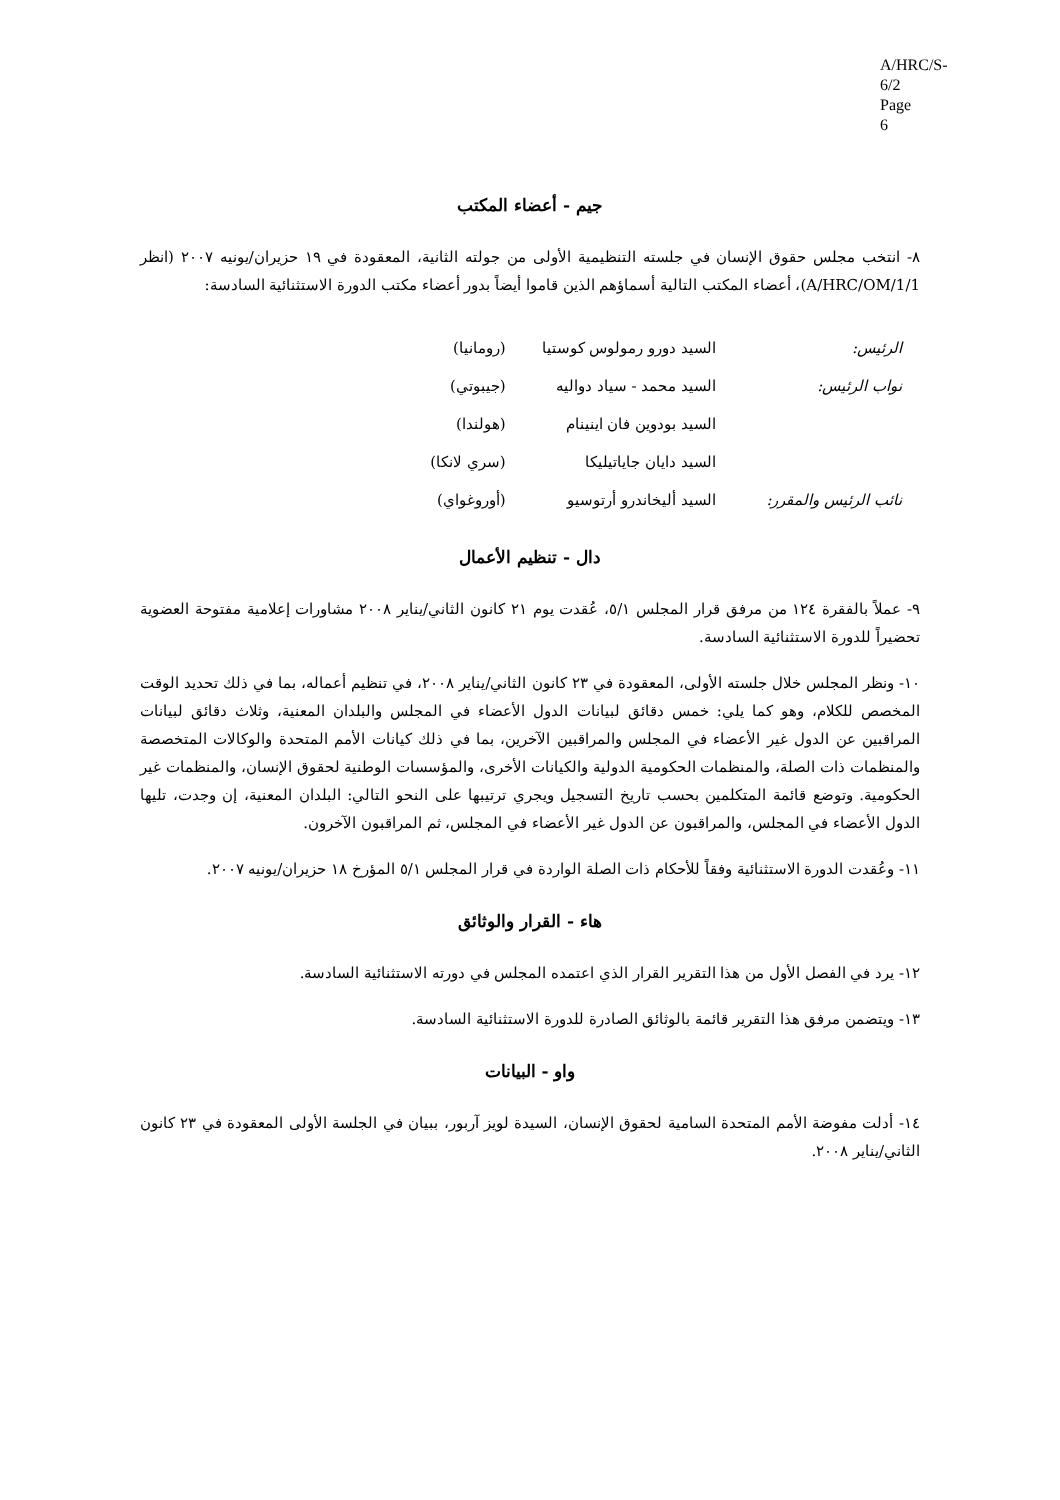A/HRC/S-6/2
Page 6
جيم - أعضاء المكتب
٨- انتخب مجلس حقوق الإنسان في جلسته التنظيمية الأولى من جولته الثانية، المعقودة في ١٩ حزيران/يونيه ٢٠٠٧ (انظر A/HRC/OM/1/1)، أعضاء المكتب التالية أسماؤهم الذين قاموا أيضاً بدور أعضاء مكتب الدورة الاستثنائية السادسة:
| الرئيس: | السيد دورو رمولوس كوستيا | (رومانيا) |
| نواب الرئيس: | السيد محمد - سياد دواليه | (جيبوتي) |
| | السيد بودوين فان اينينام | (هولندا) |
| | السيد دايان جاياتيليكا | (سري لانكا) |
| نائب الرئيس والمقرر: | السيد أليخاندرو أرتوسيو | (أوروغواي) |
دال - تنظيم الأعمال
٩- عملاً بالفقرة ١٢٤ من مرفق قرار المجلس ٥/١، عُقدت يوم ٢١ كانون الثاني/يناير ٢٠٠٨ مشاورات إعلامية مفتوحة العضوية تحضيراً للدورة الاستثنائية السادسة.
١٠- ونظر المجلس خلال جلسته الأولى، المعقودة في ٢٣ كانون الثاني/يناير ٢٠٠٨، في تنظيم أعماله، بما في ذلك تحديد الوقت المخصص للكلام، وهو كما يلي: خمس دقائق لبيانات الدول الأعضاء في المجلس والبلدان المعنية، وثلاث دقائق لبيانات المراقبين عن الدول غير الأعضاء في المجلس والمراقبين الآخرين، بما في ذلك كيانات الأمم المتحدة والوكالات المتخصصة والمنظمات ذات الصلة، والمنظمات الحكومية الدولية والكيانات الأخرى، والمؤسسات الوطنية لحقوق الإنسان، والمنظمات غير الحكومية. وتوضع قائمة المتكلمين بحسب تاريخ التسجيل ويجري ترتيبها على النحو التالي: البلدان المعنية، إن وجدت، تليها الدول الأعضاء في المجلس، والمراقبون عن الدول غير الأعضاء في المجلس، ثم المراقبون الآخرون.
١١- وعُقدت الدورة الاستثنائية وفقاً للأحكام ذات الصلة الواردة في قرار المجلس ٥/١ المؤرخ ١٨ حزيران/يونيه ٢٠٠٧.
هاء - القرار والوثائق
١٢- يرد في الفصل الأول من هذا التقرير القرار الذي اعتمده المجلس في دورته الاستثنائية السادسة.
١٣- ويتضمن مرفق هذا التقرير قائمة بالوثائق الصادرة للدورة الاستثنائية السادسة.
واو - البيانات
١٤- أدلت مفوضة الأمم المتحدة السامية لحقوق الإنسان، السيدة لويز آربور، ببيان في الجلسة الأولى المعقودة في ٢٣ كانون الثاني/يناير ٢٠٠٨.